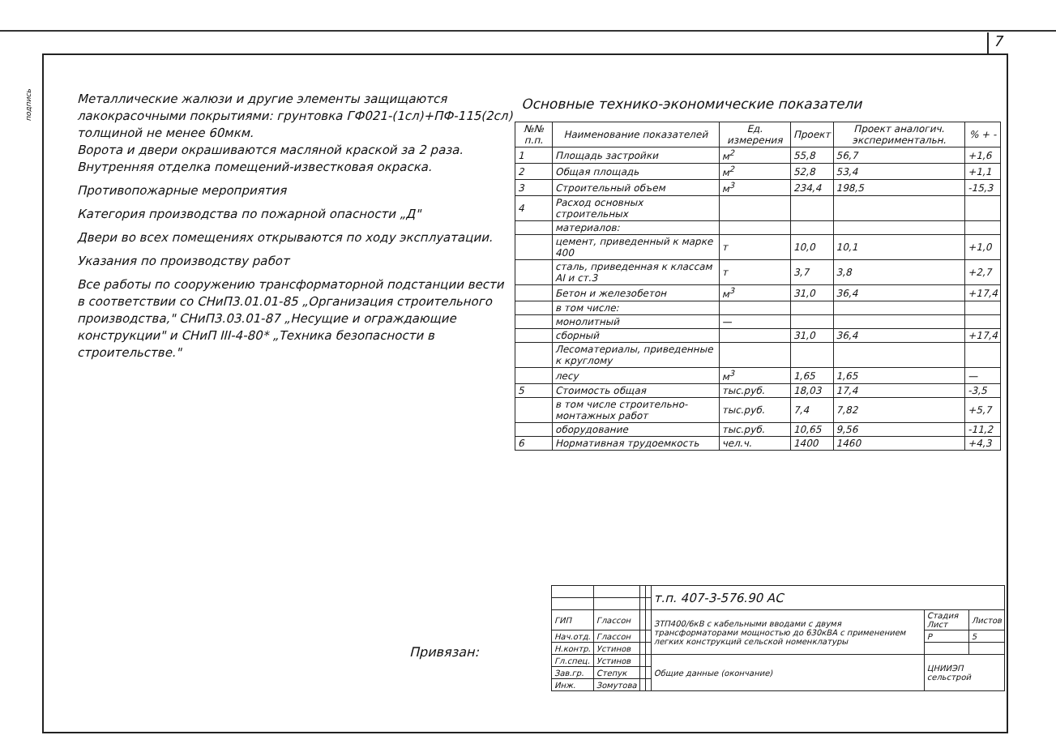7
подпись
Металлические жалюзи и другие элементы защищаются лакокрасочными покрытиями: грунтовка ГФ021-(1сл)+ПФ-115(2сл) толщиной не менее 60мкм.
Ворота и двери окрашиваются масляной краской за 2 раза.
Внутренняя отделка помещений-известковая окраска.
Противопожарные мероприятия
Категория производства по пожарной опасности „Д"
Двери во всех помещениях открываются по ходу эксплуатации.
Указания по производству работ
Все работы по сооружению трансформаторной подстанции вести в соответствии со СНиП3.01.01-85 „Организация строительного производства," СНиП3.03.01-87 „Несущие и ограждающие конструкции" и СНиП III-4-80* „Техника безопасности в строительстве."
Основные технико-экономические показатели
| №№ п.п. | Наименование показателей | Ед. измерения | Проект | Проект аналогич. экспери­ментальн. | % + - |
| --- | --- | --- | --- | --- | --- |
| 1 | Площадь застройки | м<sup>2</sup> | 55,8 | 56,7 | +1,6 |
| 2 | Общая площадь | м<sup>2</sup> | 52,8 | 53,4 | +1,1 |
| 3 | Строительный объем | м<sup>3</sup> | 234,4 | 198,5 | -15,3 |
| 4 | Расход основных строительных | | | | |
| | материалов: | | | | |
| | цемент, приведенный к марке 400 | т | 10,0 | 10,1 | +1,0 |
| | сталь, приведенная к классам AI и ст.3 | т | 3,7 | 3,8 | +2,7 |
| | Бетон и железобетон | м<sup>3</sup> | 31,0 | 36,4 | +17,4 |
| | в том числе: | | | | |
| | монолитный | — | | | |
| | сборный | | 31,0 | 36,4 | +17,4 |
| | Лесоматериалы, приведенные к круглому | | | | |
| | лесу | м<sup>3</sup> | 1,65 | 1,65 | — |
| 5 | Стоимость общая | тыс.руб. | 18,03 | 17,4 | -3,5 |
| | в том числе строительно-монтажных работ | тыс.руб. | 7,4 | 7,82 | +5,7 |
| | оборудование | тыс.руб. | 10,65 | 9,56 | -11,2 |
| 6 | Нормативная трудоемкость | чел.ч. | 1400 | 1460 | +4,3 |
Привязан:
| | | | | т.п. 407-3-576.90 АС | | |
| ГИП | Глассон | | | ЗТП400/6кВ с кабельными вводами с двумя трансформаторами мощностью до 630кВА с применением легких конструкций сельской номенклатуры | Стадия Лист | Листов |
| Нач.отд. | Глассон | | | | Р | 5 |
| Н.контр. | Устинов | | | | | |
| Гл.спец. | Устинов | | | Общие данные (окончание) | ЦНИИЭП сельстрой | |
| Зав.гр. | Степук | | | | | |
| Инж. | Зомутова | | | | | |